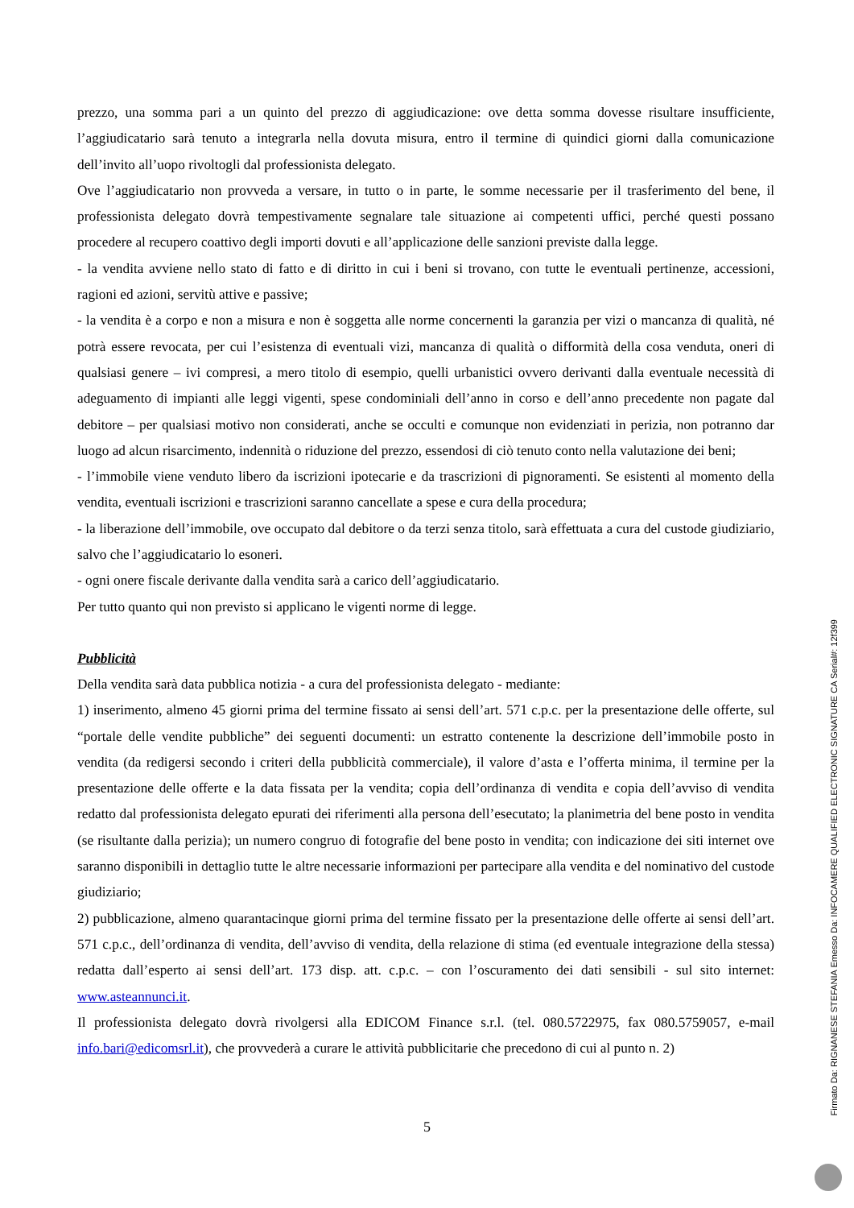prezzo, una somma pari a un quinto del prezzo di aggiudicazione: ove detta somma dovesse risultare insufficiente, l’aggiudicatario sarà tenuto a integrarla nella dovuta misura, entro il termine di quindici giorni dalla comunicazione dell’invito all’uopo rivoltogli dal professionista delegato.
Ove l’aggiudicatario non provveda a versare, in tutto o in parte, le somme necessarie per il trasferimento del bene, il professionista delegato dovrà tempestivamente segnalare tale situazione ai competenti uffici, perché questi possano procedere al recupero coattivo degli importi dovuti e all’applicazione delle sanzioni previste dalla legge.
- la vendita avviene nello stato di fatto e di diritto in cui i beni si trovano, con tutte le eventuali pertinenze, accessioni, ragioni ed azioni, servitù attive e passive;
- la vendita è a corpo e non a misura e non è soggetta alle norme concernenti la garanzia per vizi o mancanza di qualità, né potrà essere revocata, per cui l’esistenza di eventuali vizi, mancanza di qualità o difformità della cosa venduta, oneri di qualsiasi genere – ivi compresi, a mero titolo di esempio, quelli urbanistici ovvero derivanti dalla eventuale necessità di adeguamento di impianti alle leggi vigenti, spese condominiali dell’anno in corso e dell’anno precedente non pagate dal debitore – per qualsiasi motivo non considerati, anche se occulti e comunque non evidenziati in perizia, non potranno dar luogo ad alcun risarcimento, indennità o riduzione del prezzo, essendosi di ciò tenuto conto nella valutazione dei beni;
- l’immobile viene venduto libero da iscrizioni ipotecarie e da trascrizioni di pignoramenti. Se esistenti al momento della vendita, eventuali iscrizioni e trascrizioni saranno cancellate a spese e cura della procedura;
- la liberazione dell’immobile, ove occupato dal debitore o da terzi senza titolo, sarà effettuata a cura del custode giudiziario, salvo che l’aggiudicatario lo esoneri.
- ogni onere fiscale derivante dalla vendita sarà a carico dell’aggiudicatario.
Per tutto quanto qui non previsto si applicano le vigenti norme di legge.
Pubblicità
Della vendita sarà data pubblica notizia - a cura del professionista delegato - mediante:
1) inserimento, almeno 45 giorni prima del termine fissato ai sensi dell’art. 571 c.p.c. per la presentazione delle offerte, sul “portale delle vendite pubbliche” dei seguenti documenti: un estratto contenente la descrizione dell’immobile posto in vendita (da redigersi secondo i criteri della pubblicità commerciale), il valore d’asta e l’offerta minima, il termine per la presentazione delle offerte e la data fissata per la vendita; copia dell’ordinanza di vendita e copia dell’avviso di vendita redatto dal professionista delegato epurati dei riferimenti alla persona dell’esecutato; la planimetria del bene posto in vendita (se risultante dalla perizia); un numero congruo di fotografie del bene posto in vendita; con indicazione dei siti internet ove saranno disponibili in dettaglio tutte le altre necessarie informazioni per partecipare alla vendita e del nominativo del custode giudiziario;
2) pubblicazione, almeno quarantacinque giorni prima del termine fissato per la presentazione delle offerte ai sensi dell’art. 571 c.p.c., dell’ordinanza di vendita, dell’avviso di vendita, della relazione di stima (ed eventuale integrazione della stessa) redatta dall’esperto ai sensi dell’art. 173 disp. att. c.p.c. – con l’oscuramento dei dati sensibili - sul sito internet: www.asteannunci.it.
Il professionista delegato dovrà rivolgersi alla EDICOM Finance s.r.l. (tel. 080.5722975, fax 080.5759057, e-mail info.bari@edicomsrl.it), che provvederà a curare le attività pubblicitarie che precedono di cui al punto n. 2)
5
Firmato Da: RIGNANESE STEFANIA Emesso Da: INFOCAMERE QUALIFIED ELECTRONIC SIGNATURE CA Serial#: 12f399